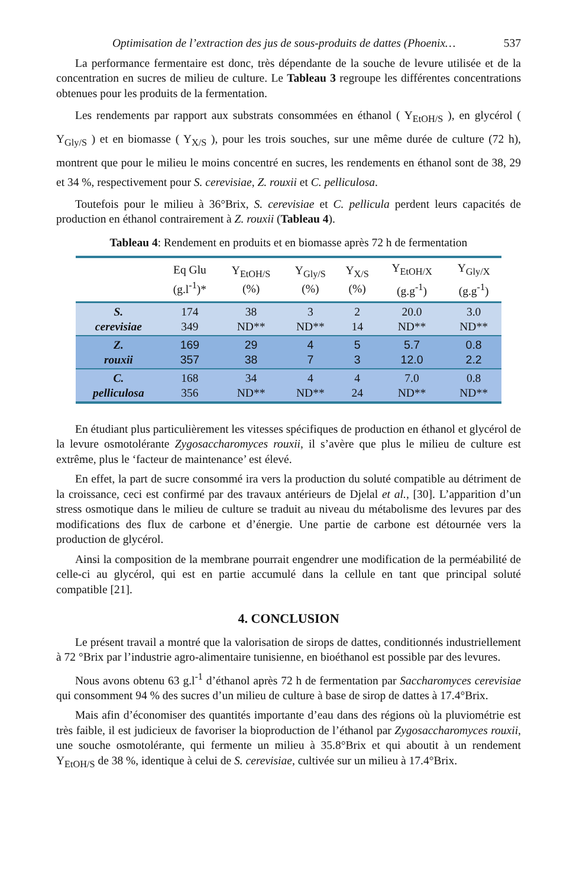Optimisation de l’extraction des jus de sous-produits de dattes (Phoenix… 537
La performance fermentaire est donc, très dépendante de la souche de levure utilisée et de la concentration en sucres de milieu de culture. Le Tableau 3 regroupe les différentes concentrations obtenues pour les produits de la fermentation.
Les rendements par rapport aux substrats consommées en éthanol ( Y<sub>EtOH/S</sub> ), en glycérol ( Y<sub>Gly/S</sub> ) et en biomasse ( Y<sub>X/S</sub> ), pour les trois souches, sur une même durée de culture (72 h), montrent que pour le milieu le moins concentré en sucres, les rendements en éthanol sont de 38, 29 et 34 %, respectivement pour S. cerevisiae, Z. rouxii et C. pelliculosa.
Toutefois pour le milieu à 36°Brix, S. cerevisiae et C. pellicula perdent leurs capacités de production en éthanol contrairement à Z. rouxii (Tableau 4).
Tableau 4: Rendement en produits et en biomasse après 72 h de fermentation
| | Eq Glu (g.l<sup>-1</sup>)* | Y<sub>EtOH/S</sub> (%) | Y<sub>Gly/S</sub> (%) | Y<sub>X/S</sub> (%) | Y<sub>EtOH/X</sub> (g.g<sup>-1</sup>) | Y<sub>Gly/X</sub> (g.g<sup>-1</sup>) |
| --- | --- | --- | --- | --- | --- | --- |
| S. cerevisiae | 174 349 | 38 ND** | 3 ND** | 2 14 | 20.0 ND** | 3.0 ND** |
| Z. rouxii | 169 357 | 29 38 | 4 7 | 5 3 | 5.7 12.0 | 0.8 2.2 |
| C. pelliculosa | 168 356 | 34 ND** | 4 ND** | 4 24 | 7.0 ND** | 0.8 ND** |
En étudiant plus particulièrement les vitesses spécifiques de production en éthanol et glycérol de la levure osmotolérante Zygosaccharomyces rouxii, il s’avère que plus le milieu de culture est extrême, plus le ‘facteur de maintenance’ est élevé.
En effet, la part de sucre consommé ira vers la production du soluté compatible au détriment de la croissance, ceci est confirmé par des travaux antérieurs de Djelal et al., [30]. L’apparition d’un stress osmotique dans le milieu de culture se traduit au niveau du métabolisme des levures par des modifications des flux de carbone et d’énergie. Une partie de carbone est détournée vers la production de glycérol.
Ainsi la composition de la membrane pourrait engendrer une modification de la perméabilité de celle-ci au glycérol, qui est en partie accumulé dans la cellule en tant que principal soluté compatible [21].
4. CONCLUSION
Le présent travail a montré que la valorisation de sirops de dattes, conditionnés industriellement à 72 °Brix par l’industrie agro-alimentaire tunisienne, en bioéthanol est possible par des levures.
Nous avons obtenu 63 g.l<sup>-1</sup> d’éthanol après 72 h de fermentation par Saccharomyces cerevisiae qui consomment 94 % des sucres d’un milieu de culture à base de sirop de dattes à 17.4°Brix.
Mais afin d’économiser des quantités importante d’eau dans des régions où la pluviométrie est très faible, il est judicieux de favoriser la bioproduction de l’éthanol par Zygosaccharomyces rouxii, une souche osmotolérante, qui fermente un milieu à 35.8°Brix et qui aboutit à un rendement Y<sub>EtOH/S</sub> de 38 %, identique à celui de S. cerevisiae, cultivée sur un milieu à 17.4°Brix.